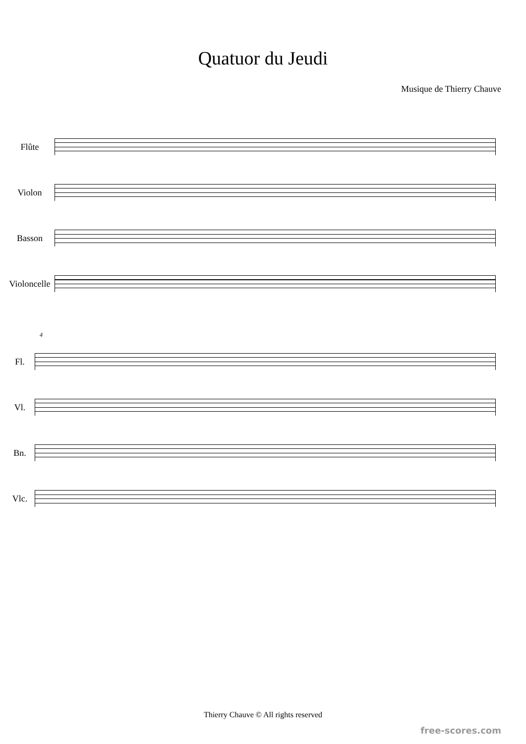Quatuor du Jeudi
Musique de Thierry Chauve
Flûte
Violon
Basson
Violoncelle
4
Fl.
Vl.
Bn.
Vlc.
Thierry Chauve © All rights reserved
free-scores.com